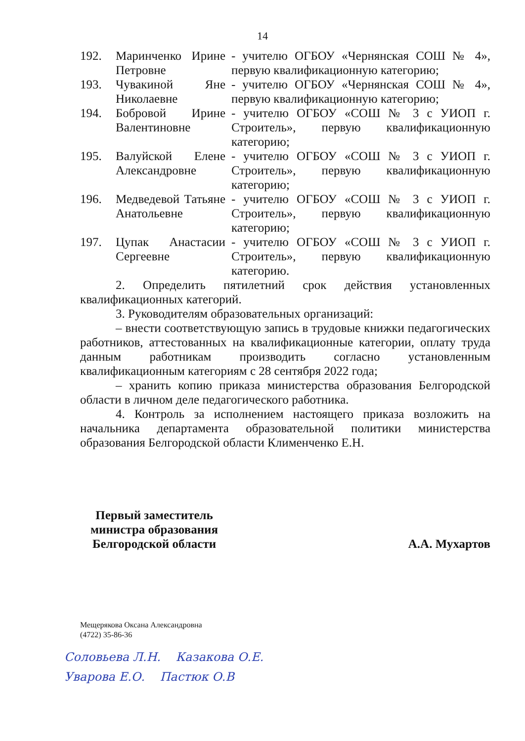14
| 192. | Маринченко Ирине Петровне | - учителю ОГБОУ «Чернянская СОШ № 4», первую квалификационную категорию; |
| 193. | Чувакиной Яне Николаевне | - учителю ОГБОУ «Чернянская СОШ № 4», первую квалификационную категорию; |
| 194. | Бобровой Ирине Валентиновне | - учителю ОГБОУ «СОШ № 3 с УИОП г. Строитель», первую квалификационную категорию; |
| 195. | Валуйской Елене Александровне | - учителю ОГБОУ «СОШ № 3 с УИОП г. Строитель», первую квалификационную категорию; |
| 196. | Медведевой Татьяне Анатольевне | - учителю ОГБОУ «СОШ № 3 с УИОП г. Строитель», первую квалификационную категорию; |
| 197. | Цупак Анастасии Сергеевне | - учителю ОГБОУ «СОШ № 3 с УИОП г. Строитель», первую квалификационную категорию. |
2. Определить пятилетний срок действия установленных квалификационных категорий.
3. Руководителям образовательных организаций:
– внести соответствующую запись в трудовые книжки педагогических работников, аттестованных на квалификационные категории, оплату труда данным работникам производить согласно установленным квалификационным категориям с 28 сентября 2022 года;
– хранить копию приказа министерства образования Белгородской области в личном деле педагогического работника.
4. Контроль за исполнением настоящего приказа возложить на начальника департамента образовательной политики министерства образования Белгородской области Клименченко Е.Н.
Первый заместитель
министра образования
Белгородской области
А.А. Мухартов
Мещерякова Оксана Александровна
(4722) 35-86-36
Соловьева Л.Н. Казакова О.Е.
Уварова Е.О. Пастюк О.В